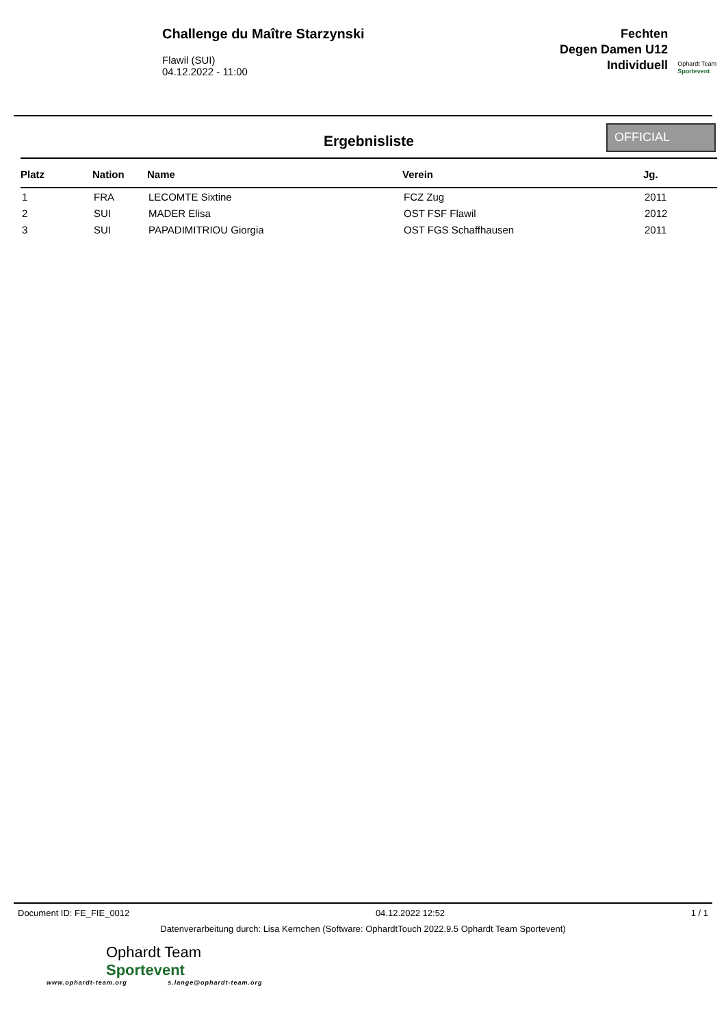Challenge du Maître Starzynski
Flawil (SUI)
04.12.2022 - 11:00
Fechten
Degen Damen U12
Individuell
Ophardt Team
Sportevent
Ergebnisliste
OFFICIAL
| Platz | Nation | Name | Verein | Jg. |
| --- | --- | --- | --- | --- |
| 1 | FRA | LECOMTE Sixtine | FCZ Zug | 2011 |
| 2 | SUI | MADER Elisa | OST FSF Flawil | 2012 |
| 3 | SUI | PAPADIMITRIOU Giorgia | OST FGS Schaffhausen | 2011 |
Document ID: FE_FIE_0012 04.12.2022 12:52 1 / 1
Datenverarbeitung durch: Lisa Kernchen (Software: OphardtTouch 2022.9.5 Ophardt Team Sportevent)
Ophardt Team
Sportevent
www.ophardt-team.org s.lange@ophardt-team.org